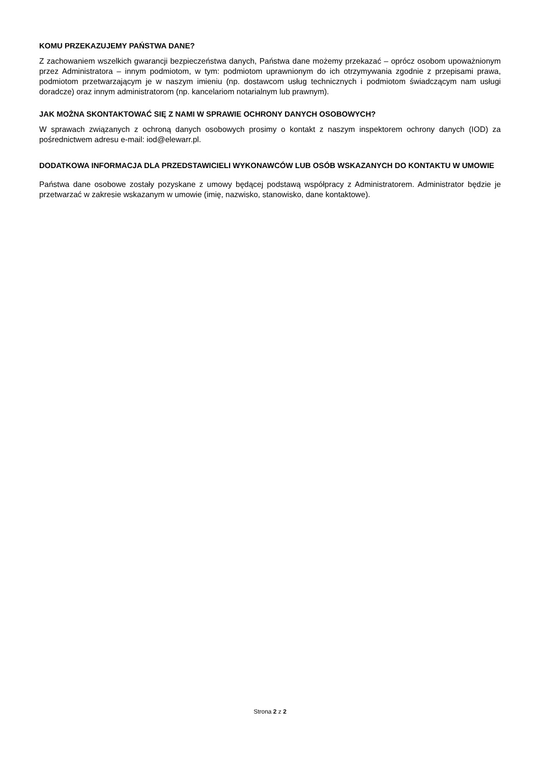KOMU PRZEKAZUJEMY PAŃSTWA DANE?
Z zachowaniem wszelkich gwarancji bezpieczeństwa danych, Państwa dane możemy przekazać – oprócz osobom upoważnionym przez Administratora – innym podmiotom, w tym: podmiotom uprawnionym do ich otrzymywania zgodnie z przepisami prawa, podmiotom przetwarzającym je w naszym imieniu (np. dostawcom usług technicznych i podmiotom świadczącym nam usługi doradcze) oraz innym administratorom (np. kancelariom notarialnym lub prawnym).
JAK MOŻNA SKONTAKTOWAĆ SIĘ Z NAMI W SPRAWIE OCHRONY DANYCH OSOBOWYCH?
W sprawach związanych z ochroną danych osobowych prosimy o kontakt z naszym inspektorem ochrony danych (IOD) za pośrednictwem adresu e-mail: iod@elewarr.pl.
DODATKOWA INFORMACJA DLA PRZEDSTAWICIELI WYKONAWCÓW LUB OSÓB WSKAZANYCH DO KONTAKTU W UMOWIE
Państwa dane osobowe zostały pozyskane z umowy będącej podstawą współpracy z Administratorem. Administrator będzie je przetwarzać w zakresie wskazanym w umowie (imię, nazwisko, stanowisko, dane kontaktowe).
Strona 2 z 2